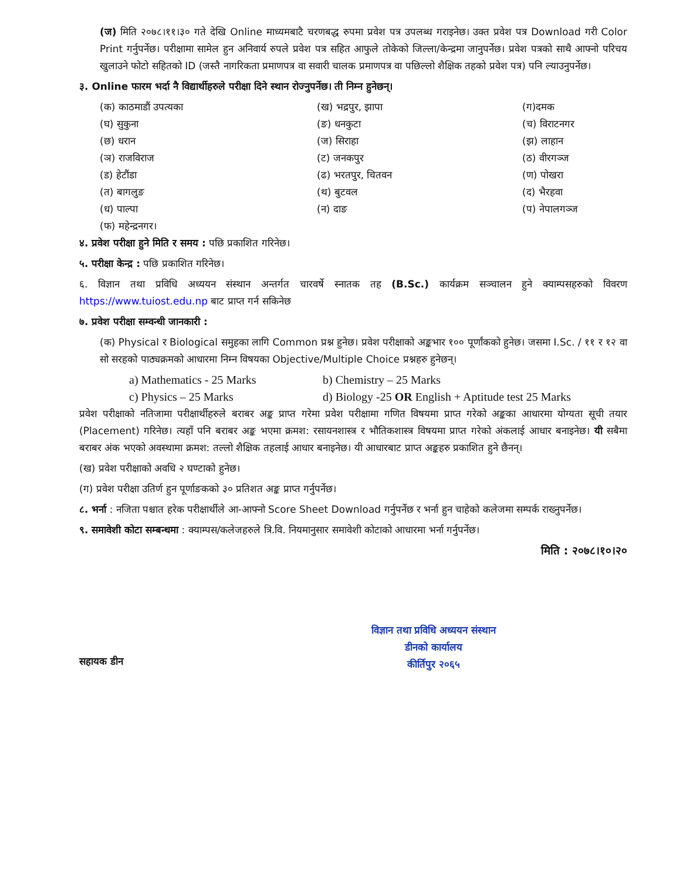(ज) मिति २०७८।११।३० गते देखि Online माध्यमबाटै चरणबद्ध रुपमा प्रवेश पत्र उपलब्ध गराइनेछ। उक्त प्रवेश पत्र Download गरी Color Print गर्नुपर्नेछ। परीक्षामा सामेल हुन अनिवार्य रुपले प्रवेश पत्र सहित आफुले तोकेको जिल्ला/केन्द्रमा जानुपर्नेछ। प्रवेश पत्रको साथै आफ्नो परिचय खुलाउने फोटो सहितको ID (जस्तै नागरिकता प्रमाणपत्र वा सवारी चालक प्रमाणपत्र वा पछिल्लो शैक्षिक तहको प्रवेश पत्र) पनि ल्याउनुपर्नेछ।
३. Online फारम भर्दा नै विद्यार्थीहरुले परीक्षा दिने स्थान रोज्नुपर्नेछ। ती निम्न हुनेछन्।
(क) काठमाडौं उपत्यका
(ख) भद्रपुर, झापा
(ग)दमक
(घ) सुकुना
(ङ) धनकुटा
(च) विराटनगर
(छ) धरान
(ज) सिराहा
(झ) लाहान
(ञ) राजविराज
(ट) जनकपुर
(ठ) वीरगञ्ज
(ड) हेटौंडा
(ढ) भरतपुर, चितवन
(ण) पोखरा
(त) बागलुङ
(थ) बुटवल
(द) भैरहवा
(ध) पाल्पा
(न) दाङ
(प) नेपालगञ्ज
(फ) महेन्द्रनगर।
४. प्रवेश परीक्षा हुने मिति र समय : पछि प्रकाशित गरिनेछ।
५. परीक्षा केन्द्र : पछि प्रकाशित गरिनेछ।
६. विज्ञान तथा प्रविधि अध्ययन संस्थान अन्तर्गत चारवर्षे स्नातक तह (B.Sc.) कार्यक्रम सञ्चालन हुने क्याम्पसहरुको विवरण https://www.tuiost.edu.np बाट प्राप्त गर्न सकिनेछ
७. प्रवेश परीक्षा सम्वन्धी जानकारी :
(क) Physical र Biological समुहका लागि Common प्रश्न हुनेछ। प्रवेश परीक्षाको अङ्कभार १०० पूर्णांकको हुनेछ। जसमा I.Sc. / ११ र १२ वा सो सरहको पाठ्यक्रमको आधारमा निम्न विषयका Objective/Multiple Choice प्रश्नहरु हुनेछन्।
a) Mathematics - 25 Marks
b) Chemistry – 25 Marks
c) Physics – 25 Marks
d) Biology -25 OR English + Aptitude test 25 Marks
प्रवेश परीक्षाको नतिजामा परीक्षार्थीहरुले बराबर अङ्क प्राप्त गरेमा प्रवेश परीक्षामा गणित विषयमा प्राप्त गरेको अङ्कका आधारमा योग्यता सूची तयार (Placement) गरिनेछ। त्यहाँ पनि बराबर अङ्क भएमा क्रमश: रसायनशास्त्र र भौतिकशास्त्र विषयमा प्राप्त गरेको अंकलाई आधार बनाइनेछ। यी सबैमा बराबर अंक भएको अवस्थामा क्रमश: तल्लो शैक्षिक तहलाई आधार बनाइनेछ। यी आधारबाट प्राप्त अङ्कहरु प्रकाशित हुने छैनन्।
(ख) प्रवेश परीक्षाको अवधि २ घण्टाको हुनेछ।
(ग) प्रवेश परीक्षा उतिर्ण हुन पूर्णाङकको ३० प्रतिशत अङ्क प्राप्त गर्नुपर्नेछ।
८. भर्ना : नजिता पश्चात हरेक परीक्षार्थीले आ-आफ्नो Score Sheet Download गर्नुपर्नेछ र भर्ना हुन चाहेको कलेजमा सम्पर्क राख्नुपर्नेछ।
९. समावेशी कोटा सम्बन्धमा : क्याम्पस/कलेजहरुले त्रि.वि. नियमानुसार समावेशी कोटाको आधारमा भर्ना गर्नुपर्नेछ।
मिति : २०७८।१०।२०
सहायक डीन
विज्ञान तथा प्रविधि अध्ययन संस्थान
डीनको कार्यालय
कीर्तिपुर २०६५